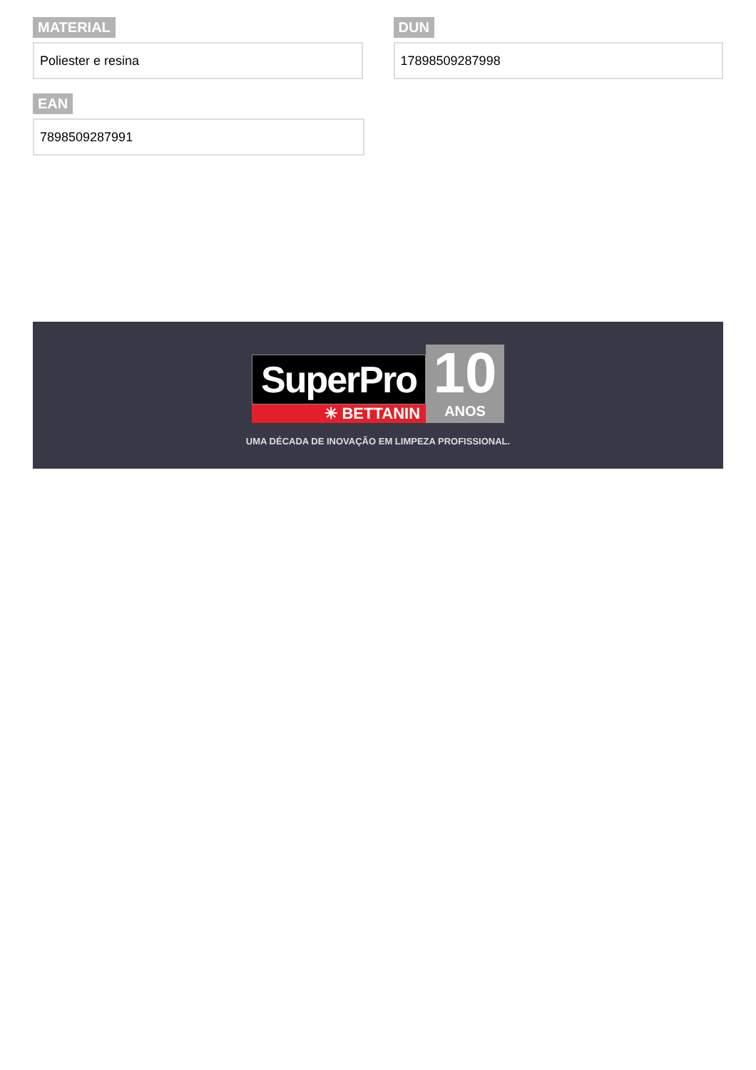MATERIAL
Poliester e resina
DUN
17898509287998
EAN
7898509287991
SuperPro
✳ BETTANIN
10
ANOS
UMA DÉCADA DE INOVAÇÃO EM LIMPEZA PROFISSIONAL.